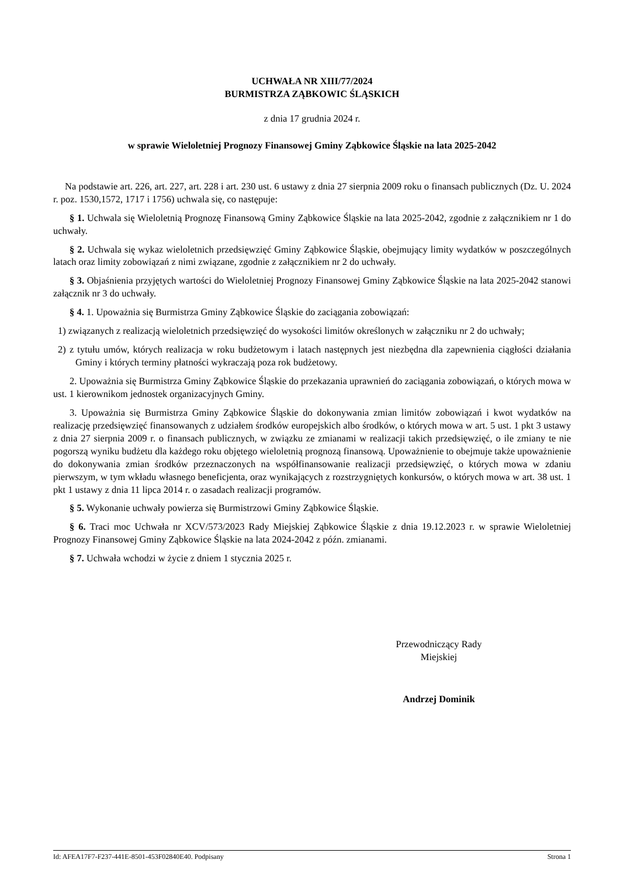UCHWAŁA NR XIII/77/2024
BURMISTRZA ZĄBKOWIC ŚLĄSKICH
z dnia 17 grudnia 2024 r.
w sprawie Wieloletniej Prognozy Finansowej Gminy Ząbkowice Śląskie na lata 2025-2042
Na podstawie art. 226, art. 227, art. 228 i art. 230 ust. 6 ustawy z dnia 27 sierpnia 2009 roku o finansach publicznych (Dz. U. 2024 r. poz. 1530,1572, 1717 i 1756) uchwala się, co następuje:
§ 1. Uchwala się Wieloletnią Prognozę Finansową Gminy Ząbkowice Śląskie na lata 2025-2042, zgodnie z załącznikiem nr 1 do uchwały.
§ 2. Uchwala się wykaz wieloletnich przedsięwzięć Gminy Ząbkowice Śląskie, obejmujący limity wydatków w poszczególnych latach oraz limity zobowiązań z nimi związane, zgodnie z załącznikiem nr 2 do uchwały.
§ 3. Objaśnienia przyjętych wartości do Wieloletniej Prognozy Finansowej Gminy Ząbkowice Śląskie na lata 2025-2042 stanowi załącznik nr 3 do uchwały.
§ 4. 1. Upoważnia się Burmistrza Gminy Ząbkowice Śląskie do zaciągania zobowiązań:
1) związanych z realizacją wieloletnich przedsięwzięć do wysokości limitów określonych w załączniku nr 2 do uchwały;
2) z tytułu umów, których realizacja w roku budżetowym i latach następnych jest niezbędna dla zapewnienia ciągłości działania Gminy i których terminy płatności wykraczają poza rok budżetowy.
2. Upoważnia się Burmistrza Gminy Ząbkowice Śląskie do przekazania uprawnień do zaciągania zobowiązań, o których mowa w ust. 1 kierownikom jednostek organizacyjnych Gminy.
3. Upoważnia się Burmistrza Gminy Ząbkowice Śląskie do dokonywania zmian limitów zobowiązań i kwot wydatków na realizację przedsięwzięć finansowanych z udziałem środków europejskich albo środków, o których mowa w art. 5 ust. 1 pkt 3 ustawy z dnia 27 sierpnia 2009 r. o finansach publicznych, w związku ze zmianami w realizacji takich przedsięwzięć, o ile zmiany te nie pogorszą wyniku budżetu dla każdego roku objętego wieloletnią prognozą finansową. Upoważnienie to obejmuje także upoważnienie do dokonywania zmian środków przeznaczonych na współfinansowanie realizacji przedsięwzięć, o których mowa w zdaniu pierwszym, w tym wkładu własnego beneficjenta, oraz wynikających z rozstrzygniętych konkursów, o których mowa w art. 38 ust. 1 pkt 1 ustawy z dnia 11 lipca 2014 r. o zasadach realizacji programów.
§ 5. Wykonanie uchwały powierza się Burmistrzowi Gminy Ząbkowice Śląskie.
§ 6. Traci moc Uchwała nr XCV/573/2023 Rady Miejskiej Ząbkowice Śląskie z dnia 19.12.2023 r. w sprawie Wieloletniej Prognozy Finansowej Gminy Ząbkowice Śląskie na lata 2024-2042 z późn. zmianami.
§ 7. Uchwała wchodzi w życie z dniem 1 stycznia 2025 r.
Przewodniczący Rady
Miejskiej
Andrzej Dominik
Id: AFEA17F7-F237-441E-8501-453F02840E40. Podpisany Strona 1